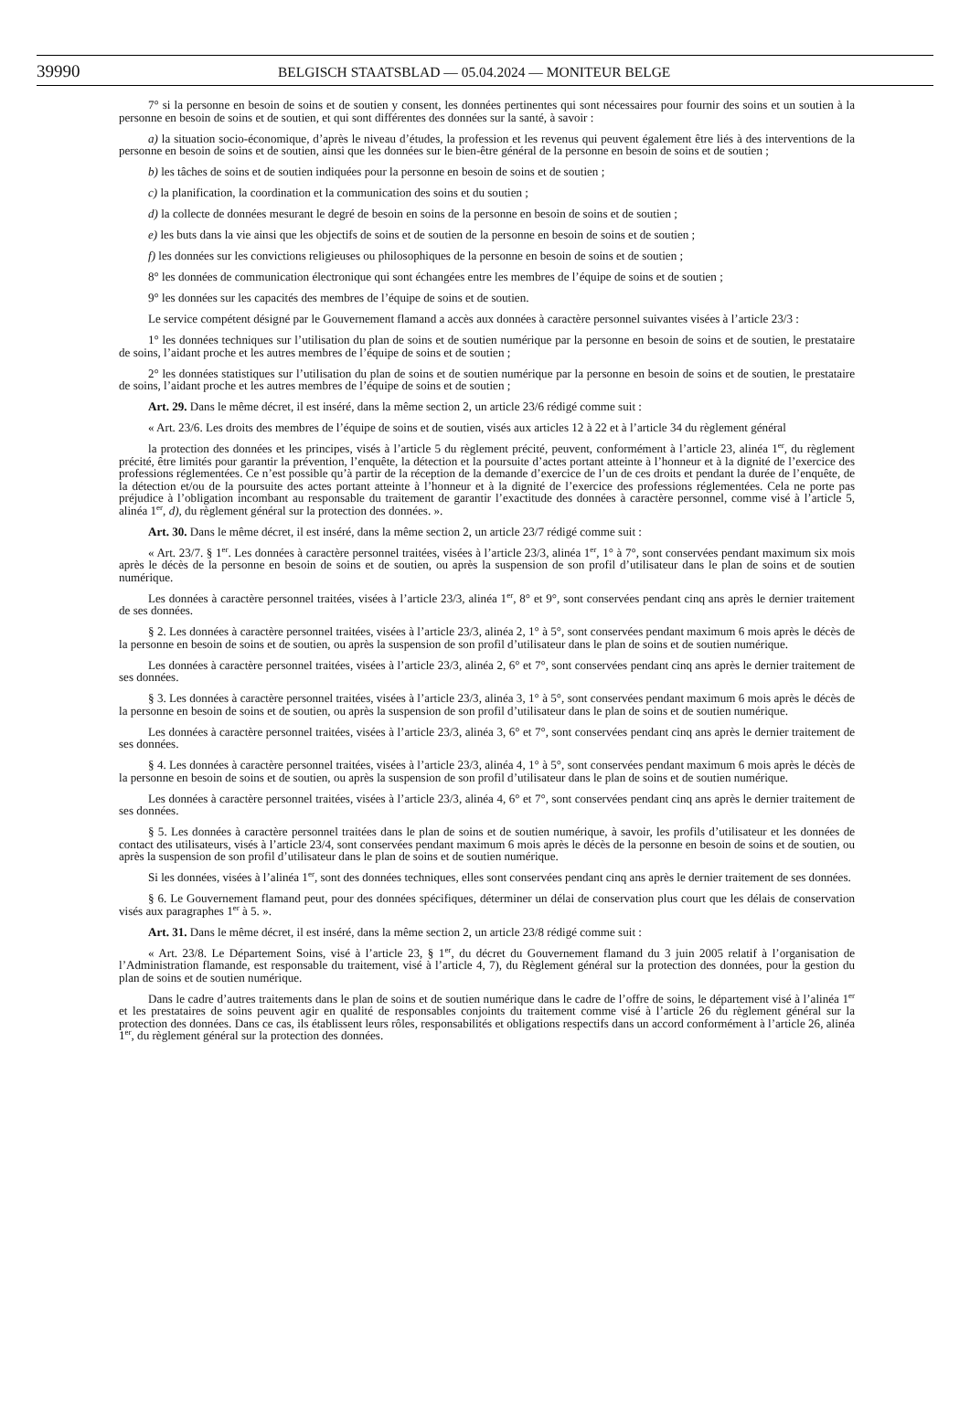39990
BELGISCH STAATSBLAD — 05.04.2024 — MONITEUR BELGE
7° si la personne en besoin de soins et de soutien y consent, les données pertinentes qui sont nécessaires pour fournir des soins et un soutien à la personne en besoin de soins et de soutien, et qui sont différentes des données sur la santé, à savoir :
a) la situation socio-économique, d’après le niveau d’études, la profession et les revenus qui peuvent également être liés à des interventions de la personne en besoin de soins et de soutien, ainsi que les données sur le bien-être général de la personne en besoin de soins et de soutien ;
b) les tâches de soins et de soutien indiquées pour la personne en besoin de soins et de soutien ;
c) la planification, la coordination et la communication des soins et du soutien ;
d) la collecte de données mesurant le degré de besoin en soins de la personne en besoin de soins et de soutien ;
e) les buts dans la vie ainsi que les objectifs de soins et de soutien de la personne en besoin de soins et de soutien ;
f) les données sur les convictions religieuses ou philosophiques de la personne en besoin de soins et de soutien ;
8° les données de communication électronique qui sont échangées entre les membres de l’équipe de soins et de soutien ;
9° les données sur les capacités des membres de l’équipe de soins et de soutien.
Le service compétent désigné par le Gouvernement flamand a accès aux données à caractère personnel suivantes visées à l’article 23/3 :
1° les données techniques sur l’utilisation du plan de soins et de soutien numérique par la personne en besoin de soins et de soutien, le prestataire de soins, l’aidant proche et les autres membres de l’équipe de soins et de soutien ;
2° les données statistiques sur l’utilisation du plan de soins et de soutien numérique par la personne en besoin de soins et de soutien, le prestataire de soins, l’aidant proche et les autres membres de l’équipe de soins et de soutien ;
Art. 29. Dans le même décret, il est inséré, dans la même section 2, un article 23/6 rédigé comme suit :
« Art. 23/6. Les droits des membres de l’équipe de soins et de soutien, visés aux articles 12 à 22 et à l’article 34 du règlement général
la protection des données et les principes, visés à l’article 5 du règlement précité, peuvent, conformément à l’article 23, alinéa 1<sup>er</sup>, du règlement précité, être limités pour garantir la prévention, l’enquête, la détection et la poursuite d’actes portant atteinte à l’honneur et à la dignité de l’exercice des professions réglementées. Ce n’est possible qu’à partir de la réception de la demande d’exercice de l’un de ces droits et pendant la durée de l’enquête, de la détection et/ou de la poursuite des actes portant atteinte à l’honneur et à la dignité de l’exercice des professions réglementées. Cela ne porte pas préjudice à l’obligation incombant au responsable du traitement de garantir l’exactitude des données à caractère personnel, comme visé à l’article 5, alinéa 1<sup>er</sup>, d), du règlement général sur la protection des données. ».
Art. 30. Dans le même décret, il est inséré, dans la même section 2, un article 23/7 rédigé comme suit :
« Art. 23/7. § 1<sup>er</sup>. Les données à caractère personnel traitées, visées à l’article 23/3, alinéa 1<sup>er</sup>, 1° à 7°, sont conservées pendant maximum six mois après le décès de la personne en besoin de soins et de soutien, ou après la suspension de son profil d’utilisateur dans le plan de soins et de soutien numérique.
Les données à caractère personnel traitées, visées à l’article 23/3, alinéa 1<sup>er</sup>, 8° et 9°, sont conservées pendant cinq ans après le dernier traitement de ses données.
§ 2. Les données à caractère personnel traitées, visées à l’article 23/3, alinéa 2, 1° à 5°, sont conservées pendant maximum 6 mois après le décès de la personne en besoin de soins et de soutien, ou après la suspension de son profil d’utilisateur dans le plan de soins et de soutien numérique.
Les données à caractère personnel traitées, visées à l’article 23/3, alinéa 2, 6° et 7°, sont conservées pendant cinq ans après le dernier traitement de ses données.
§ 3. Les données à caractère personnel traitées, visées à l’article 23/3, alinéa 3, 1° à 5°, sont conservées pendant maximum 6 mois après le décès de la personne en besoin de soins et de soutien, ou après la suspension de son profil d’utilisateur dans le plan de soins et de soutien numérique.
Les données à caractère personnel traitées, visées à l’article 23/3, alinéa 3, 6° et 7°, sont conservées pendant cinq ans après le dernier traitement de ses données.
§ 4. Les données à caractère personnel traitées, visées à l’article 23/3, alinéa 4, 1° à 5°, sont conservées pendant maximum 6 mois après le décès de la personne en besoin de soins et de soutien, ou après la suspension de son profil d’utilisateur dans le plan de soins et de soutien numérique.
Les données à caractère personnel traitées, visées à l’article 23/3, alinéa 4, 6° et 7°, sont conservées pendant cinq ans après le dernier traitement de ses données.
§ 5. Les données à caractère personnel traitées dans le plan de soins et de soutien numérique, à savoir, les profils d’utilisateur et les données de contact des utilisateurs, visés à l’article 23/4, sont conservées pendant maximum 6 mois après le décès de la personne en besoin de soins et de soutien, ou après la suspension de son profil d’utilisateur dans le plan de soins et de soutien numérique.
Si les données, visées à l’alinéa 1<sup>er</sup>, sont des données techniques, elles sont conservées pendant cinq ans après le dernier traitement de ses données.
§ 6. Le Gouvernement flamand peut, pour des données spécifiques, déterminer un délai de conservation plus court que les délais de conservation visés aux paragraphes 1<sup>er</sup> à 5. ».
Art. 31. Dans le même décret, il est inséré, dans la même section 2, un article 23/8 rédigé comme suit :
« Art. 23/8. Le Département Soins, visé à l’article 23, § 1<sup>er</sup>, du décret du Gouvernement flamand du 3 juin 2005 relatif à l’organisation de l’Administration flamande, est responsable du traitement, visé à l’article 4, 7), du Règlement général sur la protection des données, pour la gestion du plan de soins et de soutien numérique.
Dans le cadre d’autres traitements dans le plan de soins et de soutien numérique dans le cadre de l’offre de soins, le département visé à l’alinéa 1<sup>er</sup> et les prestataires de soins peuvent agir en qualité de responsables conjoints du traitement comme visé à l’article 26 du règlement général sur la protection des données. Dans ce cas, ils établissent leurs rôles, responsabilités et obligations respectifs dans un accord conformément à l’article 26, alinéa 1<sup>er</sup>, du règlement général sur la protection des données.